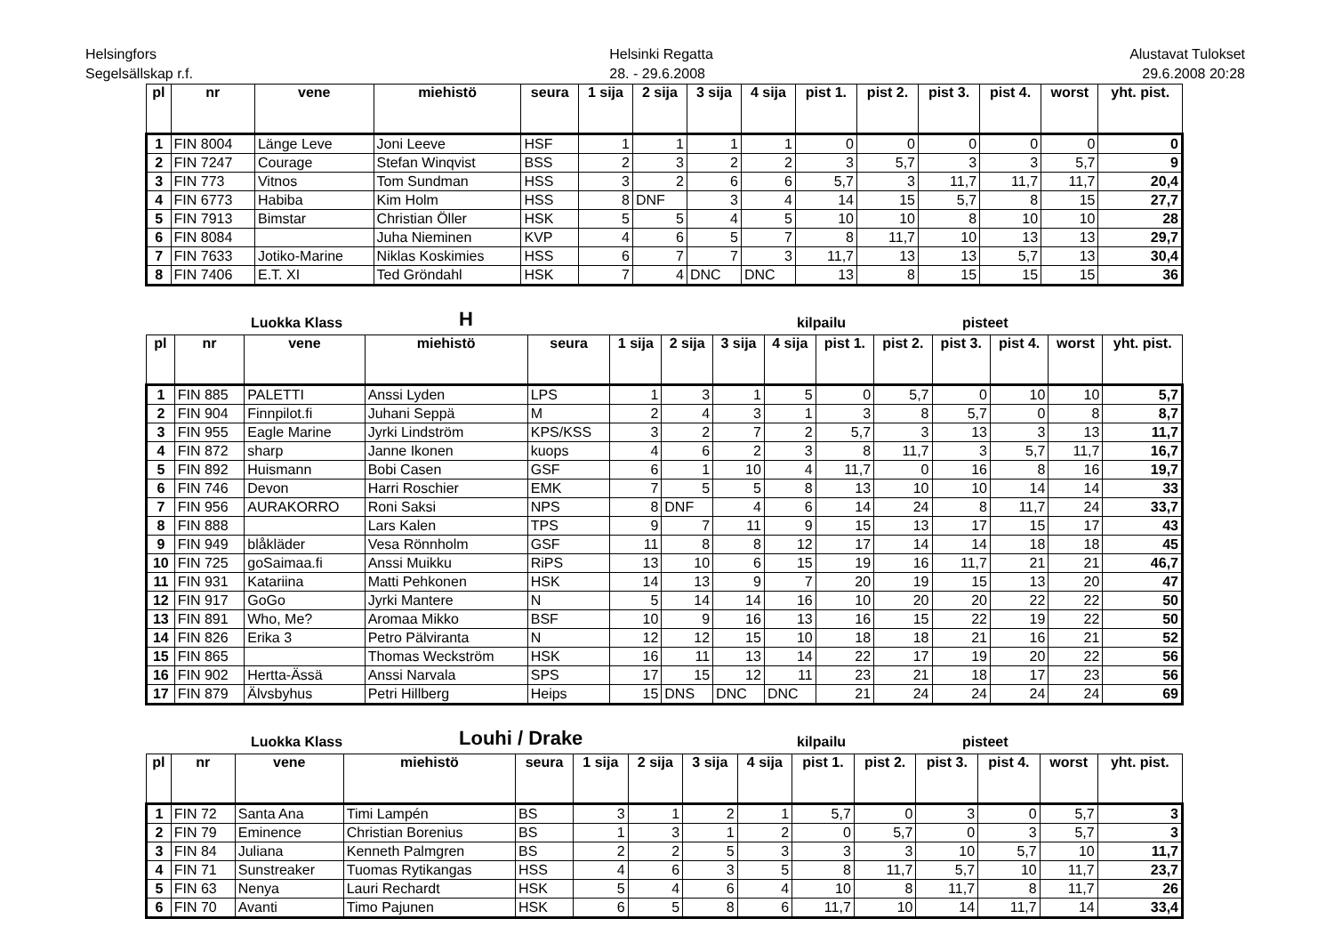Helsingfors
Segelsällskap r.f.
Helsinki Regatta
28. - 29.6.2008
Alustavat Tulokset
29.6.2008 20:28
| pl | nr | vene | miehistö | seura | 1 sija | 2 sija | 3 sija | 4 sija | pist 1. | pist 2. | pist 3. | pist 4. | worst | yht. pist. |
| --- | --- | --- | --- | --- | --- | --- | --- | --- | --- | --- | --- | --- | --- | --- |
| 1 | FIN 8004 | Länge Leve | Joni Leeve | HSF | 1 | 1 | 1 | 1 | 0 | 0 | 0 | 0 | 0 | 0 |
| 2 | FIN 7247 | Courage | Stefan Winqvist | BSS | 2 | 3 | 2 | 2 | 3 | 5,7 | 3 | 3 | 5,7 | 9 |
| 3 | FIN 773 | Vitnos | Tom Sundman | HSS | 3 | 2 | 6 | 6 | 5,7 | 3 | 11,7 | 11,7 | 11,7 | 20,4 |
| 4 | FIN 6773 | Habiba | Kim Holm | HSS | 8 | DNF | 3 | 4 | 14 | 15 | 5,7 | 8 | 15 | 27,7 |
| 5 | FIN 7913 | Bimstar | Christian Öller | HSK | 5 | 5 | 4 | 5 | 10 | 10 | 8 | 10 | 10 | 28 |
| 6 | FIN 8084 | | Juha Nieminen | KVP | 4 | 6 | 5 | 7 | 8 | 11,7 | 10 | 13 | 13 | 29,7 |
| 7 | FIN 7633 | Jotiko-Marine | Niklas Koskimies | HSS | 6 | 7 | 7 | 3 | 11,7 | 13 | 13 | 5,7 | 13 | 30,4 |
| 8 | FIN 7406 | E.T. XI | Ted Gröndahl | HSK | 7 | 4 | DNC | DNC | 13 | 8 | 15 | 15 | 15 | 36 |
Luokka Klass H kilpailu pisteet
| pl | nr | vene | miehistö | seura | 1 sija | 2 sija | 3 sija | 4 sija | pist 1. | pist 2. | pist 3. | pist 4. | worst | yht. pist. |
| --- | --- | --- | --- | --- | --- | --- | --- | --- | --- | --- | --- | --- | --- | --- |
| 1 | FIN 885 | PALETTI | Anssi Lyden | LPS | 1 | 3 | 1 | 5 | 0 | 5,7 | 0 | 10 | 10 | 5,7 |
| 2 | FIN 904 | Finnpilot.fi | Juhani Seppä | M | 2 | 4 | 3 | 1 | 3 | 8 | 5,7 | 0 | 8 | 8,7 |
| 3 | FIN 955 | Eagle Marine | Jyrki Lindström | KPS/KSS | 3 | 2 | 7 | 2 | 5,7 | 3 | 13 | 3 | 13 | 11,7 |
| 4 | FIN 872 | sharp | Janne Ikonen | kuops | 4 | 6 | 2 | 3 | 8 | 11,7 | 3 | 5,7 | 11,7 | 16,7 |
| 5 | FIN 892 | Huismann | Bobi Casen | GSF | 6 | 1 | 10 | 4 | 11,7 | 0 | 16 | 8 | 16 | 19,7 |
| 6 | FIN 746 | Devon | Harri Roschier | EMK | 7 | 5 | 5 | 8 | 13 | 10 | 10 | 14 | 14 | 33 |
| 7 | FIN 956 | AURAKORRO | Roni Saksi | NPS | 8 | DNF | 4 | 6 | 14 | 24 | 8 | 11,7 | 24 | 33,7 |
| 8 | FIN 888 | | Lars Kalen | TPS | 9 | 7 | 11 | 9 | 15 | 13 | 17 | 15 | 17 | 43 |
| 9 | FIN 949 | blåkläder | Vesa Rönnholm | GSF | 11 | 8 | 8 | 12 | 17 | 14 | 14 | 18 | 18 | 45 |
| 10 | FIN 725 | goSaimaa.fi | Anssi Muikku | RiPS | 13 | 10 | 6 | 15 | 19 | 16 | 11,7 | 21 | 21 | 46,7 |
| 11 | FIN 931 | Katariina | Matti Pehkonen | HSK | 14 | 13 | 9 | 7 | 20 | 19 | 15 | 13 | 20 | 47 |
| 12 | FIN 917 | GoGo | Jyrki Mantere | N | 5 | 14 | 14 | 16 | 10 | 20 | 20 | 22 | 22 | 50 |
| 13 | FIN 891 | Who, Me? | Aromaa Mikko | BSF | 10 | 9 | 16 | 13 | 16 | 15 | 22 | 19 | 22 | 50 |
| 14 | FIN 826 | Erika 3 | Petro Pälviranta | N | 12 | 12 | 15 | 10 | 18 | 18 | 21 | 16 | 21 | 52 |
| 15 | FIN 865 | | Thomas Weckström | HSK | 16 | 11 | 13 | 14 | 22 | 17 | 19 | 20 | 22 | 56 |
| 16 | FIN 902 | Hertta-Ässä | Anssi Narvala | SPS | 17 | 15 | 12 | 11 | 23 | 21 | 18 | 17 | 23 | 56 |
| 17 | FIN 879 | Älvsbyhus | Petri Hillberg | Heips | 15 | DNS | DNC | DNC | 21 | 24 | 24 | 24 | 24 | 69 |
Luokka Klass Louhi / Drake kilpailu pisteet
| pl | nr | vene | miehistö | seura | 1 sija | 2 sija | 3 sija | 4 sija | pist 1. | pist 2. | pist 3. | pist 4. | worst | yht. pist. |
| --- | --- | --- | --- | --- | --- | --- | --- | --- | --- | --- | --- | --- | --- | --- |
| 1 | FIN 72 | Santa Ana | Timi Lampén | BS | 3 | 1 | 2 | 1 | 5,7 | 0 | 3 | 0 | 5,7 | 3 |
| 2 | FIN 79 | Eminence | Christian Borenius | BS | 1 | 3 | 1 | 2 | 0 | 5,7 | 0 | 3 | 5,7 | 3 |
| 3 | FIN 84 | Juliana | Kenneth Palmgren | BS | 2 | 2 | 5 | 3 | 3 | 3 | 10 | 5,7 | 10 | 11,7 |
| 4 | FIN 71 | Sunstreaker | Tuomas Rytikangas | HSS | 4 | 6 | 3 | 5 | 8 | 11,7 | 5,7 | 10 | 11,7 | 23,7 |
| 5 | FIN 63 | Nenya | Lauri Rechardt | HSK | 5 | 4 | 6 | 4 | 10 | 8 | 11,7 | 8 | 11,7 | 26 |
| 6 | FIN 70 | Avanti | Timo Pajunen | HSK | 6 | 5 | 8 | 6 | 11,7 | 10 | 14 | 11,7 | 14 | 33,4 |